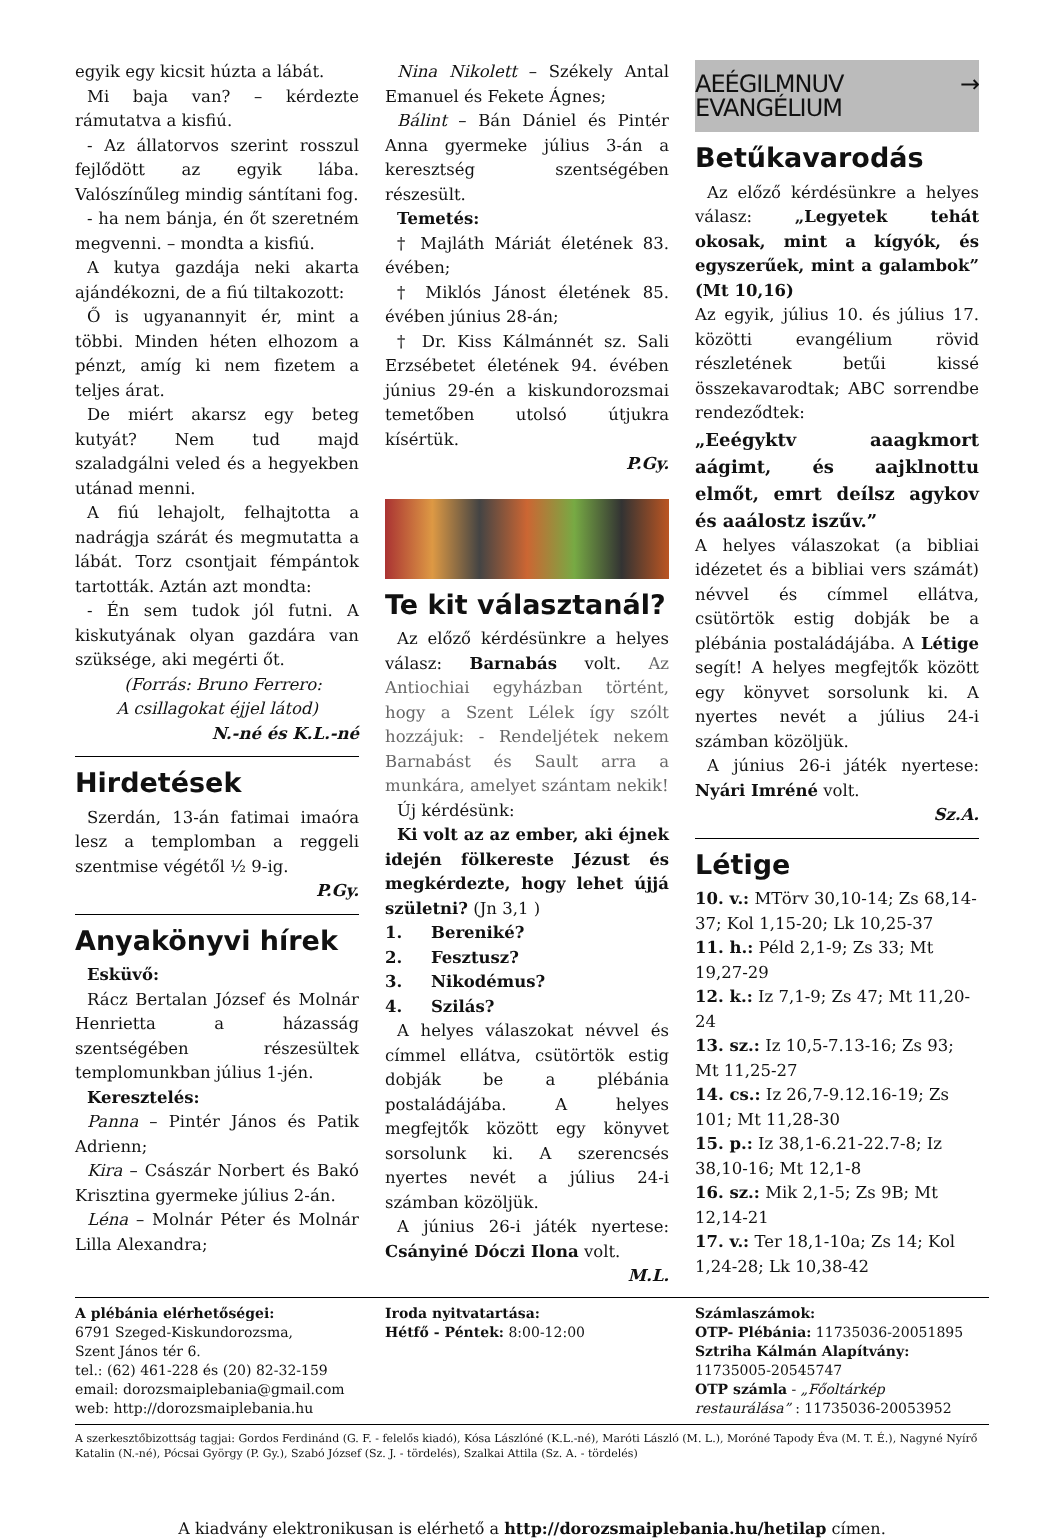egyik egy kicsit húzta a lábát.
Mi baja van? – kérdezte rámutatva a kisfiú.
- Az állatorvos szerint rosszul fejlődött az egyik lába. Valószínűleg mindig sántítani fog.
- ha nem bánja, én őt szeretném megvenni. – mondta a kisfiú.
A kutya gazdája neki akarta ajándékozni, de a fiú tiltakozott:
Ő is ugyanannyit ér, mint a többi. Minden héten elhozom a pénzt, amíg ki nem fizetem a teljes árat.
De miért akarsz egy beteg kutyát? Nem tud majd szaladgálni veled és a hegyekben utánad menni.
A fiú lehajolt, felhajtotta a nadrágja szárát és megmutatta a lábát. Torz csontjait fémpántok tartották. Aztán azt mondta:
- Én sem tudok jól futni. A kiskutyának olyan gazdára van szüksége, aki megérti őt.
(Forrás: Bruno Ferrero:
A csillagokat éjjel látod)
N.-né és K.L.-né
Hirdetések
Szerdán, 13-án fatimai imaóra lesz a templomban a reggeli szentmise végétől ½ 9-ig.
P.Gy.
Anyakönyvi hírek
Esküvő:
Rácz Bertalan József és Molnár Henrietta a házasság szentségében részesültek templomunkban július 1-jén.
Keresztelés:
Panna – Pintér János és Patik Adrienn;
Kira – Császár Norbert és Bakó Krisztina gyermeke július 2-án.
Léna – Molnár Péter és Molnár Lilla Alexandra;
Nina Nikolett – Székely Antal Emanuel és Fekete Ágnes;
Bálint – Bán Dániel és Pintér Anna gyermeke július 3-án a keresztség szentségében részesült.
Temetés:
† Majláth Máriát életének 83. évében;
† Miklós Jánost életének 85. évében június 28-án;
† Dr. Kiss Kálmánnét sz. Sali Erzsébetet életének 94. évében június 29-én a kiskundorozsmai temetőben utolsó útjukra kísértük.
P.Gy.
Te kit választanál?
Az előző kérdésünkre a helyes válasz: Barnabás volt. Az Antiochiai egyházban történt, hogy a Szent Lélek így szólt hozzájuk: - Rendeljétek nekem Barnabást és Sault arra a munkára, amelyet szántam nekik!
Új kérdésünk:
Ki volt az az ember, aki éjnek idején fölkereste Jézust és megkérdezte, hogy lehet újjá születni? (Jn 3,1 )
1. Bereniké?
2. Fesztusz?
3. Nikodémus?
4. Szilás?
A helyes válaszokat névvel és címmel ellátva, csütörtök estig dobják be a plébánia postaládájába. A helyes megfejtők között egy könyvet sorsolunk ki. A szerencsés nyertes nevét a július 24-i számban közöljük.
A június 26-i játék nyertese: Csányiné Dóczi Ilona volt.
M.L.
AEÉGILMNUV → EVANGÉLIUM
Betűkavarodás
Az előző kérdésünkre a helyes válasz: „Legyetek tehát okosak, mint a kígyók, és egyszerűek, mint a galambok” (Mt 10,16)
Az egyik, július 10. és július 17. közötti evangélium rövid részletének betűi kissé összekavarodtak; ABC sorrendbe rendeződtek:
„Eeégyktv aaagkmort aágimt, és aajklnottu elmőt, emrt deílsz agykov és aaálostz iszűv.”
A helyes válaszokat (a bibliai idézetet és a bibliai vers számát) névvel és címmel ellátva, csütörtök estig dobják be a plébánia postaládájába. A Létige segít! A helyes megfejtők között egy könyvet sorsolunk ki. A nyertes nevét a július 24-i számban közöljük.
A június 26-i játék nyertese: Nyári Imréné volt.
Sz.A.
Létige
10. v.: MTörv 30,10-14; Zs 68,14-37; Kol 1,15-20; Lk 10,25-37
11. h.: Péld 2,1-9; Zs 33; Mt 19,27-29
12. k.: Iz 7,1-9; Zs 47; Mt 11,20-24
13. sz.: Iz 10,5-7.13-16; Zs 93; Mt 11,25-27
14. cs.: Iz 26,7-9.12.16-19; Zs 101; Mt 11,28-30
15. p.: Iz 38,1-6.21-22.7-8; Iz 38,10-16; Mt 12,1-8
16. sz.: Mik 2,1-5; Zs 9B; Mt 12,14-21
17. v.: Ter 18,1-10a; Zs 14; Kol 1,24-28; Lk 10,38-42
A plébánia elérhetőségei:
6791 Szeged-Kiskundorozsma,
Szent János tér 6.
tel.: (62) 461-228 és (20) 82-32-159
email: dorozsmaiplebania@gmail.com
web: http://dorozsmaiplebania.hu
Iroda nyitvatartása:
Hétfő - Péntek: 8:00-12:00
Számlaszámok:
OTP- Plébánia: 11735036-20051895
Sztriha Kálmán Alapítvány:
11735005-20545747
OTP számla - „Főoltárkép restaurálása” : 11735036-20053952
A szerkesztőbizottság tagjai: Gordos Ferdinánd (G. F. - felelős kiadó), Kósa Lászlóné (K.L.-né), Maróti László (M. L.), Moróné Tapody Éva (M. T. É.), Nagyné Nyírő Katalin (N.-né), Pócsai György (P. Gy.), Szabó József (Sz. J. - tördelés), Szalkai Attila (Sz. A. - tördelés)
A kiadvány elektronikusan is elérhető a http://dorozsmaiplebania.hu/hetilap címen.